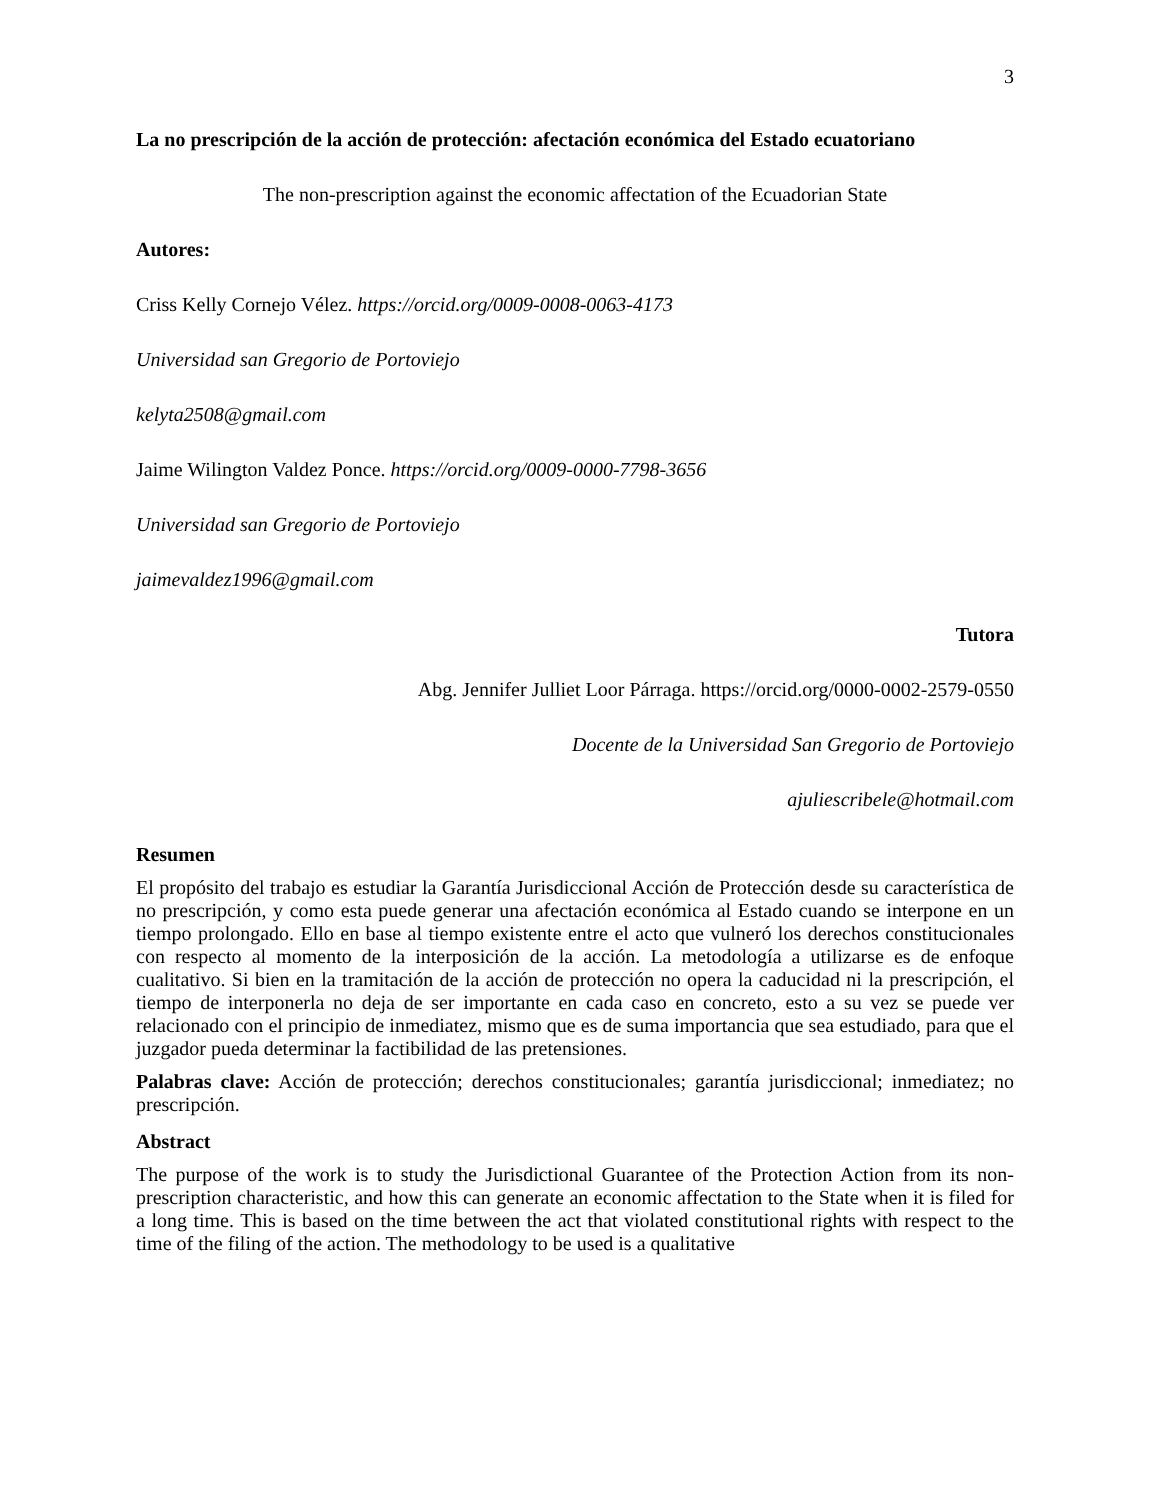3
La no prescripción de la acción de protección: afectación económica del Estado ecuatoriano
The non-prescription against the economic affectation of the Ecuadorian State
Autores:
Criss Kelly Cornejo Vélez. https://orcid.org/0009-0008-0063-4173
Universidad san Gregorio de Portoviejo
kelyta2508@gmail.com
Jaime Wilington Valdez Ponce. https://orcid.org/0009-0000-7798-3656
Universidad san Gregorio de Portoviejo
jaimevaldez1996@gmail.com
Tutora
Abg. Jennifer Julliet Loor Párraga. https://orcid.org/0000-0002-2579-0550
Docente de la Universidad San Gregorio de Portoviejo
ajuliescribele@hotmail.com
Resumen
El propósito del trabajo es estudiar la Garantía Jurisdiccional Acción de Protección desde su característica de no prescripción, y como esta puede generar una afectación económica al Estado cuando se interpone en un tiempo prolongado. Ello en base al tiempo existente entre el acto que vulneró los derechos constitucionales con respecto al momento de la interposición de la acción. La metodología a utilizarse es de enfoque cualitativo. Si bien en la tramitación de la acción de protección no opera la caducidad ni la prescripción, el tiempo de interponerla no deja de ser importante en cada caso en concreto, esto a su vez se puede ver relacionado con el principio de inmediatez, mismo que es de suma importancia que sea estudiado, para que el juzgador pueda determinar la factibilidad de las pretensiones.
Palabras clave: Acción de protección; derechos constitucionales; garantía jurisdiccional; inmediatez; no prescripción.
Abstract
The purpose of the work is to study the Jurisdictional Guarantee of the Protection Action from its non-prescription characteristic, and how this can generate an economic affectation to the State when it is filed for a long time. This is based on the time between the act that violated constitutional rights with respect to the time of the filing of the action. The methodology to be used is a qualitative